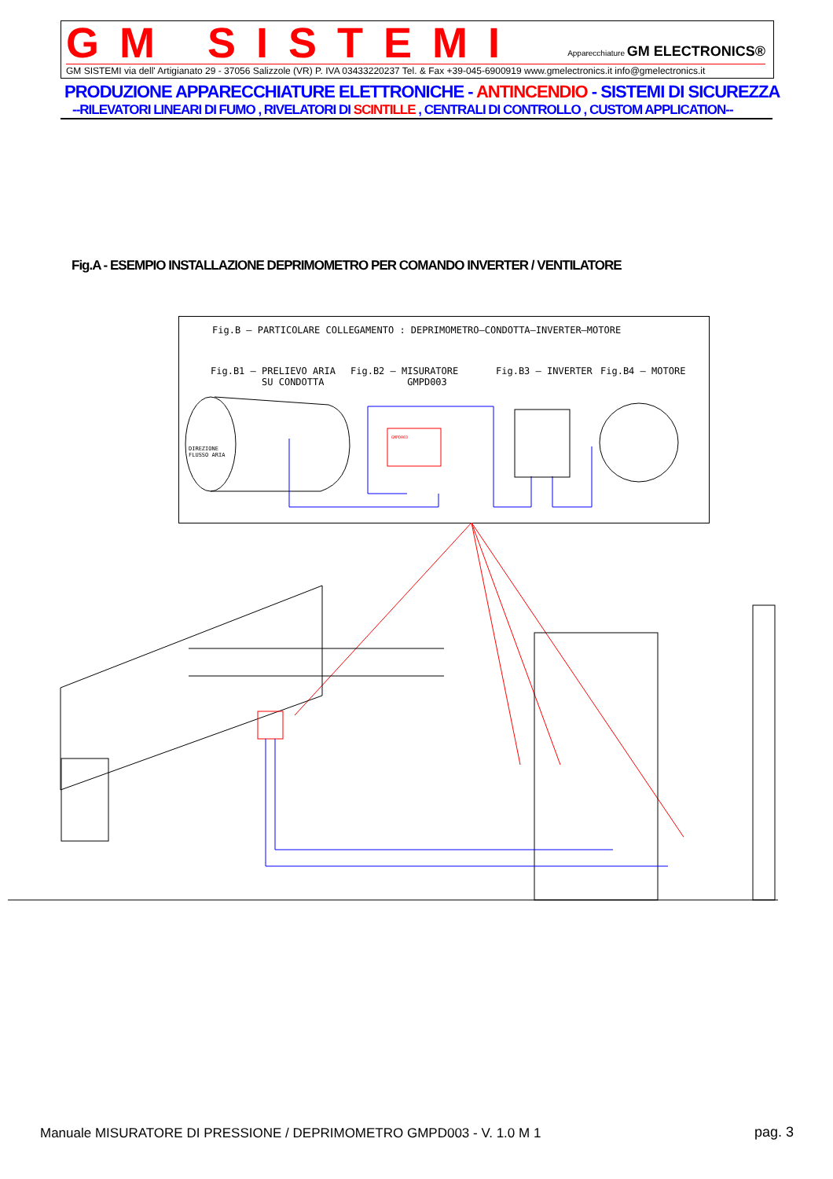GM SISTEMI
Apparecchiature GM ELECTRONICS®
GM SISTEMI via dell' Artigianato 29 - 37056 Salizzole (VR) P. IVA 03433220237 Tel. & Fax +39-045-6900919 www.gmelectronics.it info@gmelectronics.it
PRODUZIONE APPARECCHIATURE ELETTRONICHE - ANTINCENDIO - SISTEMI DI SICUREZZA
--RILEVATORI LINEARI DI FUMO , RIVELATORI DI SCINTILLE , CENTRALI DI CONTROLLO , CUSTOM APPLICATION--
Fig.A - ESEMPIO INSTALLAZIONE DEPRIMOMETRO PER COMANDO INVERTER / VENTILATORE
Fig.B – PARTICOLARE COLLEGAMENTO : DEPRIMOMETRO–CONDOTTA–INVERTER–MOTORE
Fig.B1 – PRELIEVO ARIA SU CONDOTTA
Fig.B2 – MISURATORE GMPD003
Fig.B3 – INVERTER
Fig.B4 – MOTORE
DIREZIONE FLUSSO ARIA
GMPD003
Manuale MISURATORE DI PRESSIONE / DEPRIMOMETRO GMPD003 - V. 1.0 M 1
pag. 3